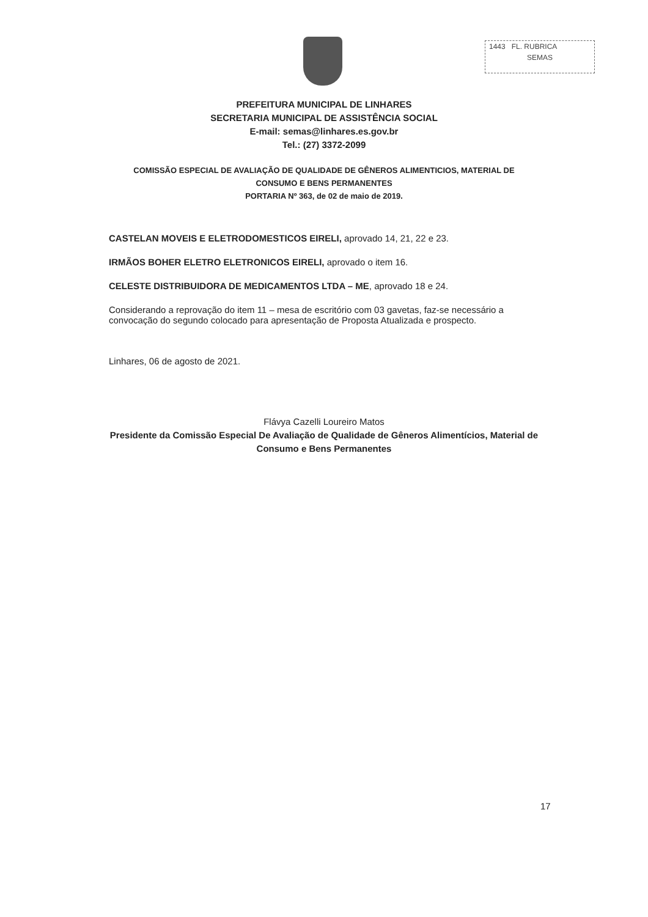1443 FL. RUBRICA
SEMAS
PREFEITURA MUNICIPAL DE LINHARES
SECRETARIA MUNICIPAL DE ASSISTÊNCIA SOCIAL
E-mail: semas@linhares.es.gov.br
Tel.: (27) 3372-2099
COMISSÃO ESPECIAL DE AVALIAÇÃO DE QUALIDADE DE GÊNEROS ALIMENTICIOS, MATERIAL DE CONSUMO E BENS PERMANENTES
PORTARIA Nº 363, de 02 de maio de 2019.
CASTELAN MOVEIS E ELETRODOMESTICOS EIRELI, aprovado 14, 21, 22 e 23.
IRMÃOS BOHER ELETRO ELETRONICOS EIRELI, aprovado o item 16.
CELESTE DISTRIBUIDORA DE MEDICAMENTOS LTDA – ME, aprovado 18 e 24.
Considerando a reprovação do item 11 – mesa de escritório com 03 gavetas, faz-se necessário a convocação do segundo colocado para apresentação de Proposta Atualizada e prospecto.
Linhares, 06 de agosto de 2021.
Flávya Cazelli Loureiro Matos
Presidente da Comissão Especial De Avaliação de Qualidade de Gêneros Alimentícios, Material de Consumo e Bens Permanentes
17